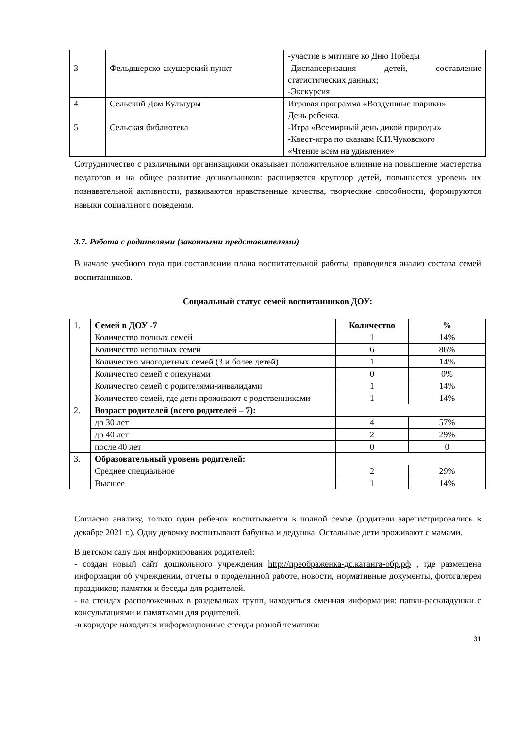| | | -участие в митинге ко Дню Победы |
| 3 | Фельдшерско-акушерский пункт | -Диспансеризация детей, составление статистических данных; -Экскурсия |
| 4 | Сельский Дом Культуры | Игровая программа «Воздушные шарики» День ребенка. |
| 5 | Сельская библиотека | -Игра «Всемирный день дикой природы» -Квест-игра по сказкам К.И.Чуковского «Чтение всем на удивление» |
Сотрудничество с различными организациями оказывает положительное влияние на повышение мастерства педагогов и на общее развитие дошкольников: расширяется кругозор детей, повышается уровень их познавательной активности, развиваются нравственные качества, творческие способности, формируются навыки социального поведения.
3.7. Работа с родителями (законными представителями)
В начале учебного года при составлении плана воспитательной работы, проводился анализ состава семей воспитанников.
Социальный статус семей воспитанников ДОУ:
| 1. | Семей в ДОУ -7 | Количество | % |
| | Количество полных семей | 1 | 14% |
| | Количество неполных семей | 6 | 86% |
| | Количество многодетных семей (3 и более детей) | 1 | 14% |
| | Количество семей с опекунами | 0 | 0% |
| | Количество семей с родителями-инвалидами | 1 | 14% |
| | Количество семей, где дети проживают с родственниками | 1 | 14% |
| 2. | Возраст родителей (всего родителей – 7): | | |
| | до 30 лет | 4 | 57% |
| | до 40 лет | 2 | 29% |
| | после 40 лет | 0 | 0 |
| 3. | Образовательный уровень родителей: | | |
| | Среднее специальное | 2 | 29% |
| | Высшее | 1 | 14% |
Согласно анализу, только один ребенок воспитывается в полной семье (родители зарегистрировались в декабре 2021 г.). Одну девочку воспитывают бабушка и дедушка. Остальные дети проживают с мамами.
В детском саду для информирования родителей:
- создан новый сайт дошкольного учреждения http://преображенка-дс.катанга-обр.рф , где размещена информация об учреждении, отчеты о проделанной работе, новости, нормативные документы, фотогалерея праздников; памятки и беседы для родителей.
- на стендах расположенных в раздевалках групп, находиться сменная информация: папки-раскладушки с консультациями и памятками для родителей.
-в коридоре находятся информационные стенды разной тематики:
31